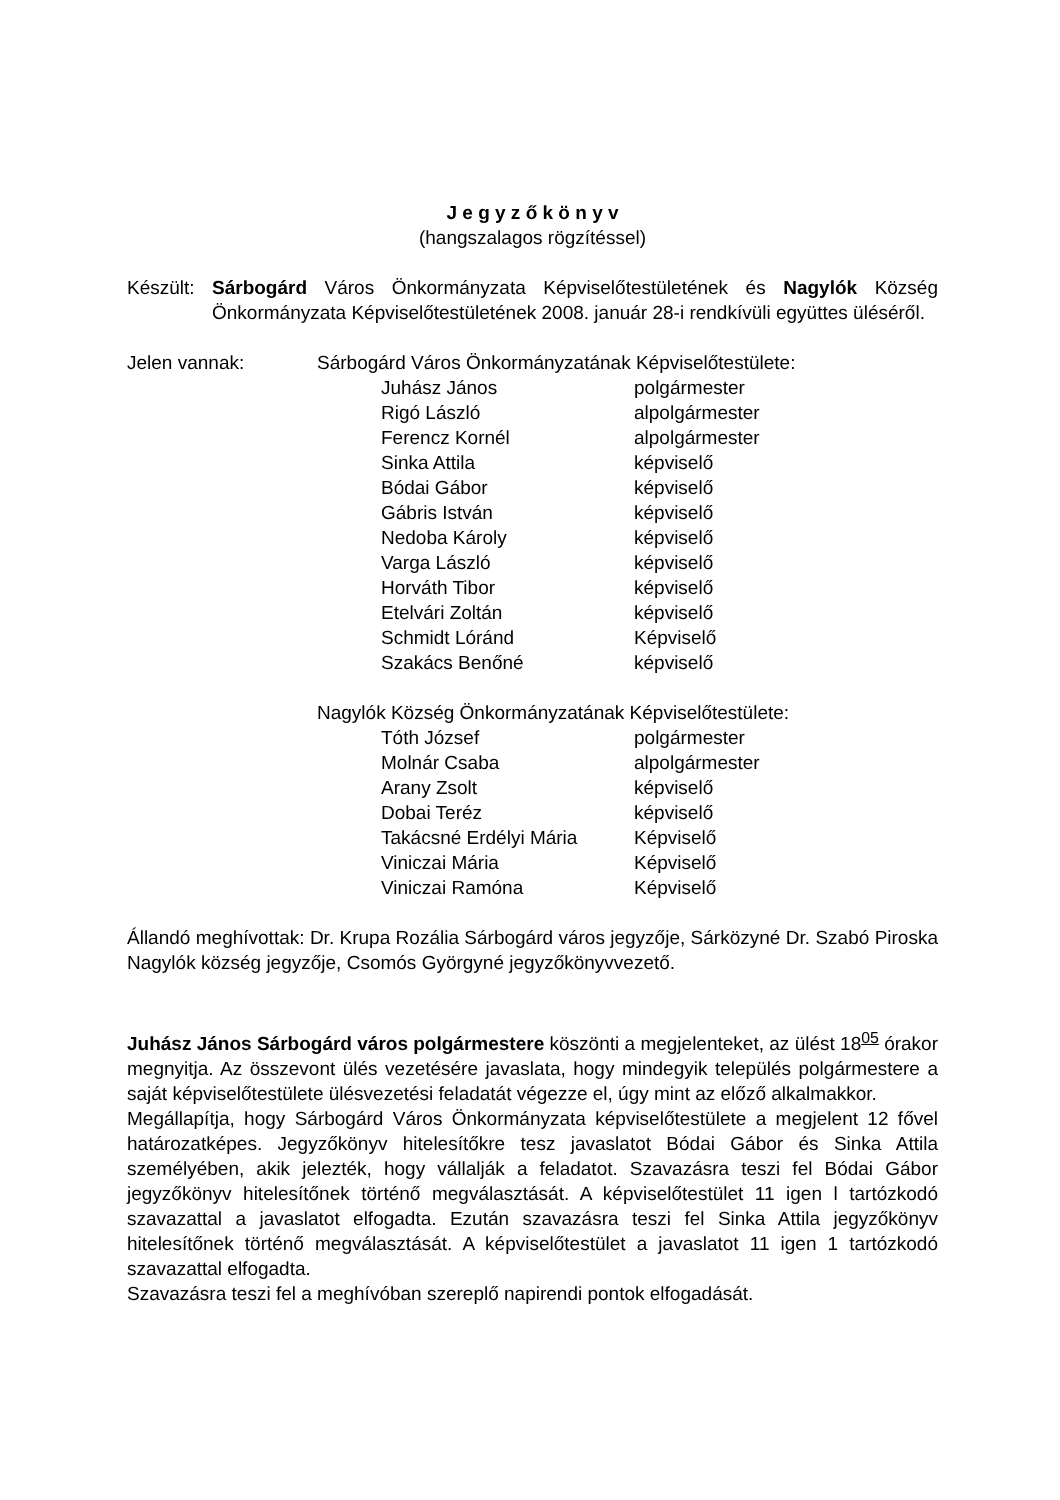J e g y z ő k ö n y v
(hangszalagos rögzítéssel)
Készült:
Sárbogárd Város Önkormányzata Képviselőtestületének és Nagylók Község Önkormányzata Képviselőtestületének 2008. január 28-i rendkívüli együttes üléséről.
Jelen vannak: Sárbogárd Város Önkormányzatának Képviselőtestülete:
Juhász János polgármester
Rigó László alpolgármester
Ferencz Kornél alpolgármester
Sinka Attila képviselő
Bódai Gábor képviselő
Gábris István képviselő
Nedoba Károly képviselő
Varga László képviselő
Horváth Tibor képviselő
Etelvári Zoltán képviselő
Schmidt Lóránd Képviselő
Szakács Benőné képviselő
Nagylók Község Önkormányzatának Képviselőtestülete:
Tóth József polgármester
Molnár Csaba alpolgármester
Arany Zsolt képviselő
Dobai Teréz képviselő
Takácsné Erdélyi Mária Képviselő
Viniczai Mária Képviselő
Viniczai Ramóna Képviselő
Állandó meghívottak: Dr. Krupa Rozália Sárbogárd város jegyzője, Sárközyné Dr. Szabó Piroska Nagylók község jegyzője, Csomós Györgyné jegyzőkönyvvezető.
Juhász János Sárbogárd város polgármestere köszönti a megjelenteket, az ülést 18<sup>05</sup> órakor megnyitja. Az összevont ülés vezetésére javaslata, hogy mindegyik település polgármestere a saját képviselőtestülete ülésvezetési feladatát végezze el, úgy mint az előző alkalmakkor.
Megállapítja, hogy Sárbogárd Város Önkormányzata képviselőtestülete a megjelent 12 fővel határozatképes. Jegyzőkönyv hitelesítőkre tesz javaslatot Bódai Gábor és Sinka Attila személyében, akik jelezték, hogy vállalják a feladatot. Szavazásra teszi fel Bódai Gábor jegyzőkönyv hitelesítőnek történő megválasztását. A képviselőtestület 11 igen l tartózkodó szavazattal a javaslatot elfogadta. Ezután szavazásra teszi fel Sinka Attila jegyzőkönyv hitelesítőnek történő megválasztását. A képviselőtestület a javaslatot 11 igen 1 tartózkodó szavazattal elfogadta.
Szavazásra teszi fel a meghívóban szereplő napirendi pontok elfogadását.